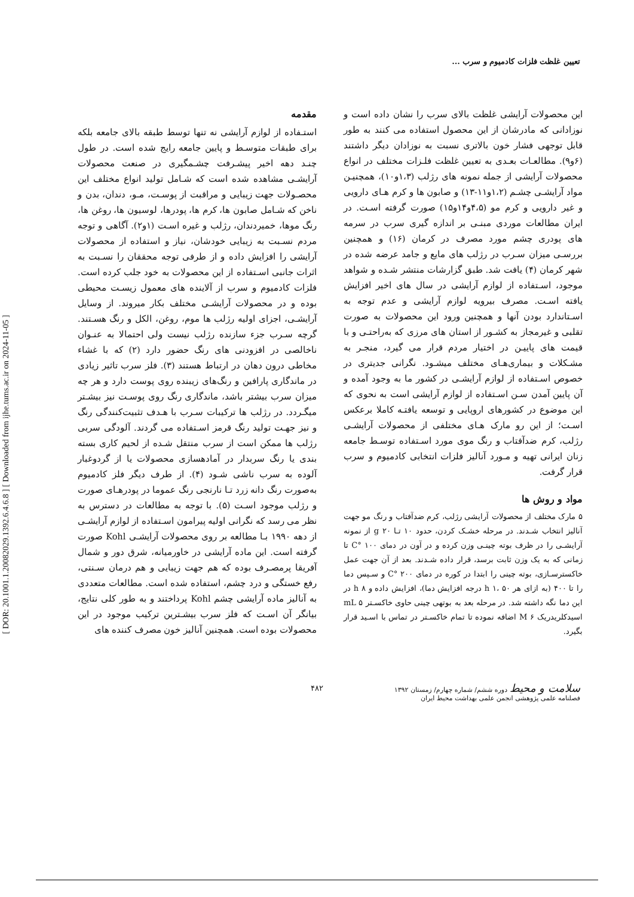[ DOR: 20.1001.1.20082029.1392.6.4.6.8 ] [ Downloaded from ijhe.tums.ac.ir on 2024-11-05 ]
تعیین غلظت فلزات کادمیوم و سرب ...
مقدمه
استـفاده از لوازم آرایشی نه تنها توسط طبقه بالای جامعه بلکه برای طبقات متوسـط و پایین جامعه رایج شده است. در طول چنـد دهه اخیر پیشـرفت چشـمگیری در صنعت محصولات آرایشـی مشاهده شده است که شـامل تولید انواع مختلف این محصـولات جهت زیبایی و مراقبت از پوسـت، مـو، دندان، بدن و ناخن که شـامل صابون ها، کرم ها، پودرها، لوسیون ها، روغن ها، رنگ موها، خمیردندان، رژلب و غیره اسـت (۱و۲). آگاهی و توجه مردم نسـبت به زیبایی خودشان، نیاز و استفاده از محصولات آرایشی را افزایش داده و از طرفی توجه محققان را نسـبت به اثرات جانبی اسـتفاده از این محصولات به خود جلب کرده است. فلزات کادمیوم و سرب از آلاینده های معمول زیسـت محیطی بوده و در محصولات آرایشـی مختلف بکار میروند. از وسایل آرایشـی، اجزای اولیه رژلب ها موم، روغن، الکل و رنگ هسـتند. گرچه سـرب جزء سازنده رژلب نیست ولی احتمالا به عنـوان ناخالصی در افزودنی های رنگ حضور دارد (۲) که با غشاء مخاطی درون دهان در ارتباط هستند (۳). فلز سرب تاثیر زیادی در ماندگاری پارافین و رنگ‌های زیبنده روی پوست دارد و هر چه میزان سرب بیشتر باشد، ماندگاری رنگ روی پوسـت نیز بیشـتر میگـردد. در رژلب ها ترکیبات سـرب با هـدف تثبیت‌کنندگی رنگ و نیز جهـت تولید رنگ قرمز اسـتفاده می گردند. آلودگی سربی رژلب ها ممکن است از سرب منتقل شـده از لحیم کاری بسته بندی یا رنگ سربدار در آمادهسازی محصولات یا از گردوغبار آلوده به سرب ناشی شـود (۴). از طرف دیگر فلز کادمیوم به‌صورت رنگ دانه زرد تـا نارنجی رنگ عموما در پودرهـای صورت و رژلب موجود اسـت (۵). با توجه به مطالعات در دسترس به نظر می رسد که نگرانی اولیه پیرامون اسـتفاده از لوازم آرایشـی از دهه ۱۹۹۰ بـا مطالعه بر روی محصولات آرایشـی Kohl صورت گرفته است. این ماده آرایشی در خاورمیانه، شرق دور و شمال آفریقا پرمصـرف بوده که هم جهت زیبایی و هم درمان سـنتی، رفع خستگی و درد چشم، استفاده شده است. مطالعات متعددی به آنالیز ماده آرایشی چشم Kohl پرداختند و به طور کلی نتایج، بیانگر آن اسـت که فلز سرب بیشـترین ترکیب موجود در این محصولات بوده است. همچنین آنالیز خون مصرف کننده های
این محصولات آرایشی غلظت بالای سرب را نشان داده است و نوزادانی که مادرشان از این محصول استفاده می کنند به طور قابل توجهی فشار خون بالاتری نسبت به نوزادان دیگر داشتند (۶و۹). مطالعـات بعـدی به تعیین غلظت فلـزات مختلف در انواع محصولات آرایشی از جمله نمونه های رژلب (۱،۳و۱۰)، همچنیـن مواد آرایشـی چشـم (۱،۲و۱۱-۱۳) و صابون ها و کرم هـای دارویی و غیر دارویی و کرم مو (۴،۵و۱۴و۱۵) صورت گرفته اسـت. در ایران مطالعات موردی مبنـی بر اندازه گیری سرب در سرمه های پودری چشم مورد مصرف در کرمان (۱۶) و همچنین بررسـی میزان سـرب در رژلب های مایع و جامد عرضه شده در شهر کرمان (۴) یافت شد. طبق گزارشات منتشر شـده و شواهد موجود، اسـتفاده از لوازم آرایشی در سال های اخیر افزایش یافته اسـت. مصرف بیرویه لوازم آرایشی و عدم توجه به اسـتاندارد بودن آنها و همچنین ورود این محصولات به صورت تقلبی و غیرمجاز به کشـور از استان های مرزی که به‌راحتـی و با قیمت های پاییـن در اختیار مردم قرار می گیرد، منجـر به مشـکلات و بیماری‌هـای مختلف میشـود. نگرانی جدیتری در خصوص اسـتفاده از لوازم آرایشـی در کشور ما به وجود آمده و آن پایین آمدن سـن اسـتفاده از لوازم آرایشی است به نحوی که این موضوع در کشورهای اروپایی و توسعه یافتـه کاملا برعکس اسـت؛ از این رو مارک هـای مختلفی از محصولات آرایشـی رژلب، کرم ضدآفتاب و رنگ موی مورد اسـتفاده توسـط جامعه زنان ایرانی تهیه و مـورد آنالیز فلزات انتخابی کادمیوم و سرب قرار گرفت.
مواد و روش ها
۵ مارک مختلف از محصولات آرایشی رژلب، کرم ضدآفتاب و رنگ مو جهت آنالیز انتخاب شـدند. در مرحله خشـک کردن، حدود ۱۰ تـا ۲۰ g از نمونه آرایشـی را در ظرف بوته چینـی وزن کرده و در آون در دمای ۱۰۰ °C تا زمانی که به یک وزن ثابت برسد، قرار داده شـدند. بعد از آن جهت عمل خاکسترسـازی، بوته چینی را ابتدا در کوره در دمای ۲۰۰ °C و سـپس دما را تا ۴۰۰ (به ازای هر h ۱، ۵۰ درجه افزایش دما)، افزایش داده و ۸ h در این دما نگه داشته شد. در مرحله بعد به بوتهی چینی حاوی خاکسـتر ۵ mL اسیدکلریدریک ۶ M اضافه نموده تا تمام خاکسـتر در تماس با اسـید قرار بگیرد.
سلامت و محیط دوره ششم/ شماره چهارم/ زمستان ۱۳۹۲
فصلنامه علمی پژوهشی انجمن علمی بهداشت محیط ایران
۴۸۲